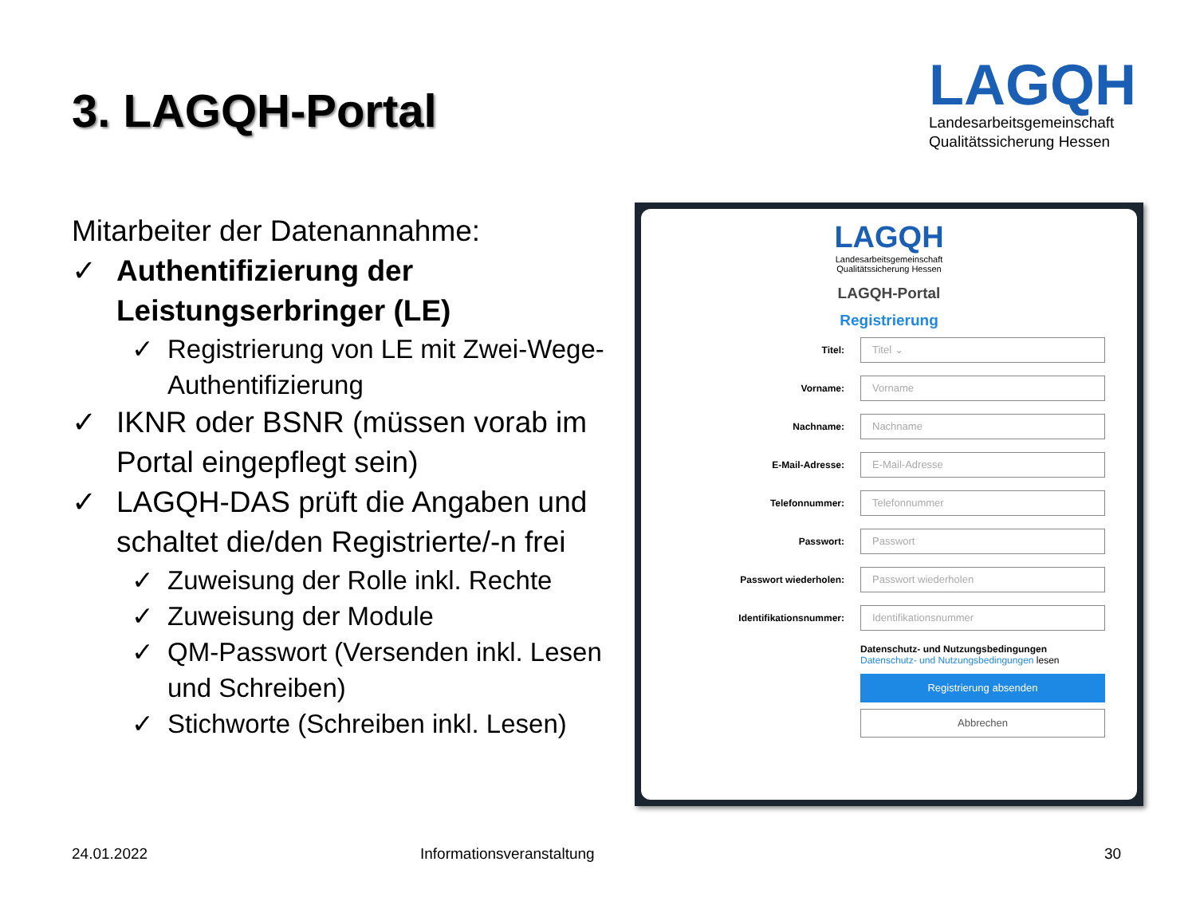3. LAGQH-Portal
LAGQH
Landesarbeitsgemeinschaft
Qualitätssicherung Hessen
Mitarbeiter der Datenannahme:
✓ Authentifizierung der Leistungserbringer (LE)
✓ Registrierung von LE mit Zwei-Wege-Authentifizierung
✓ IKNR oder BSNR (müssen vorab im Portal eingepflegt sein)
✓ LAGQH-DAS prüft die Angaben und schaltet die/den Registrierte/-n frei
✓ Zuweisung der Rolle inkl. Rechte
✓ Zuweisung der Module
✓ QM-Passwort (Versenden inkl. Lesen und Schreiben)
✓ Stichworte (Schreiben inkl. Lesen)
LAGQH
Landesarbeitsgemeinschaft
Qualitätssicherung Hessen
LAGQH-Portal
Registrierung
Titel: Titel ⌄
Vorname: Vorname
Nachname: Nachname
E-Mail-Adresse: E-Mail-Adresse
Telefonnummer: Telefonnummer
Passwort: Passwort
Passwort wiederholen: Passwort wiederholen
Identifikationsnummer: Identifikationsnummer
Datenschutz- und Nutzungsbedingungen
Datenschutz- und Nutzungsbedingungen lesen
Registrierung absenden
Abbrechen
24.01.2022 Informationsveranstaltung 30